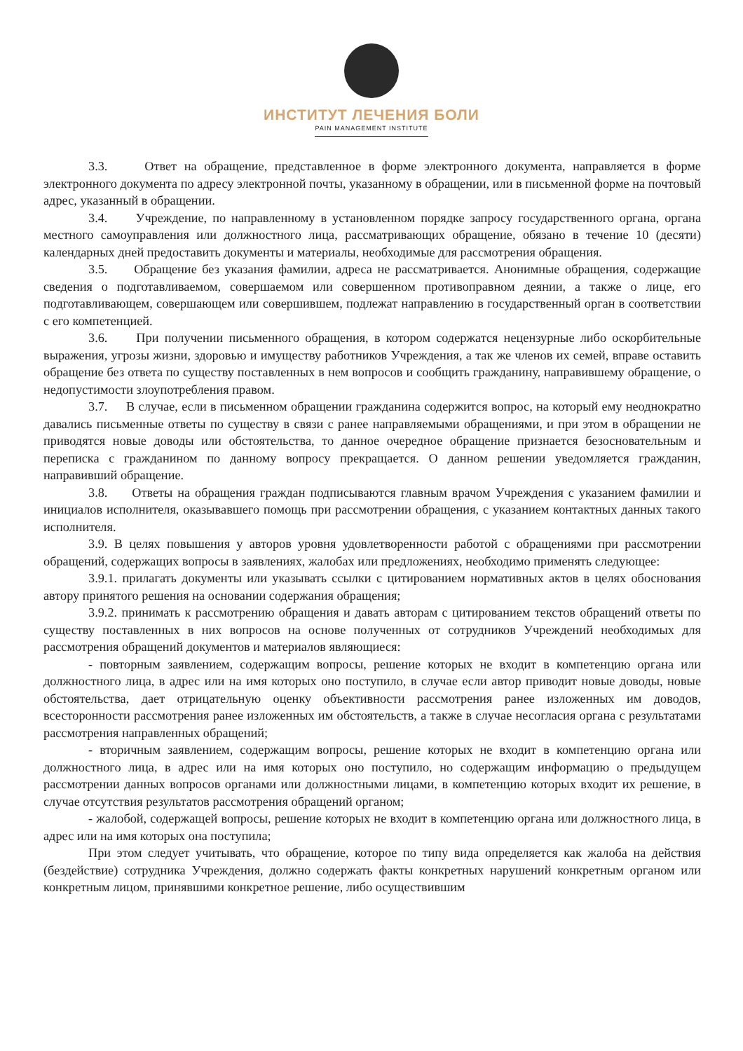ИНСТИТУТ ЛЕЧЕНИЯ БОЛИ
PAIN MANAGEMENT INSTITUTE
3.3. Ответ на обращение, представленное в форме электронного документа, направляется в форме электронного документа по адресу электронной почты, указанному в обращении, или в письменной форме на почтовый адрес, указанный в обращении.
3.4. Учреждение, по направленному в установленном порядке запросу государственного органа, органа местного самоуправления или должностного лица, рассматривающих обращение, обязано в течение 10 (десяти) календарных дней предоставить документы и материалы, необходимые для рассмотрения обращения.
3.5. Обращение без указания фамилии, адреса не рассматривается. Анонимные обращения, содержащие сведения о подготавливаемом, совершаемом или совершенном противоправном деянии, а также о лице, его подготавливающем, совершающем или совершившем, подлежат направлению в государственный орган в соответствии с его компетенцией.
3.6. При получении письменного обращения, в котором содержатся нецензурные либо оскорбительные выражения, угрозы жизни, здоровью и имуществу работников Учреждения, а так же членов их семей, вправе оставить обращение без ответа по существу поставленных в нем вопросов и сообщить гражданину, направившему обращение, о недопустимости злоупотребления правом.
3.7. В случае, если в письменном обращении гражданина содержится вопрос, на который ему неоднократно давались письменные ответы по существу в связи с ранее направляемыми обращениями, и при этом в обращении не приводятся новые доводы или обстоятельства, то данное очередное обращение признается безосновательным и переписка с гражданином по данному вопросу прекращается. О данном решении уведомляется гражданин, направивший обращение.
3.8. Ответы на обращения граждан подписываются главным врачом Учреждения с указанием фамилии и инициалов исполнителя, оказывавшего помощь при рассмотрении обращения, с указанием контактных данных такого исполнителя.
3.9. В целях повышения у авторов уровня удовлетворенности работой с обращениями при рассмотрении обращений, содержащих вопросы в заявлениях, жалобах или предложениях, необходимо применять следующее:
3.9.1. прилагать документы или указывать ссылки с цитированием нормативных актов в целях обоснования автору принятого решения на основании содержания обращения;
3.9.2. принимать к рассмотрению обращения и давать авторам с цитированием текстов обращений ответы по существу поставленных в них вопросов на основе полученных от сотрудников Учреждений необходимых для рассмотрения обращений документов и материалов являющиеся:
- повторным заявлением, содержащим вопросы, решение которых не входит в компетенцию органа или должностного лица, в адрес или на имя которых оно поступило, в случае если автор приводит новые доводы, новые обстоятельства, дает отрицательную оценку объективности рассмотрения ранее изложенных им доводов, всесторонности рассмотрения ранее изложенных им обстоятельств, а также в случае несогласия органа с результатами рассмотрения направленных обращений;
- вторичным заявлением, содержащим вопросы, решение которых не входит в компетенцию органа или должностного лица, в адрес или на имя которых оно поступило, но содержащим информацию о предыдущем рассмотрении данных вопросов органами или должностными лицами, в компетенцию которых входит их решение, в случае отсутствия результатов рассмотрения обращений органом;
- жалобой, содержащей вопросы, решение которых не входит в компетенцию органа или должностного лица, в адрес или на имя которых она поступила;
При этом следует учитывать, что обращение, которое по типу вида определяется как жалоба на действия (бездействие) сотрудника Учреждения, должно содержать факты конкретных нарушений конкретным органом или конкретным лицом, принявшими конкретное решение, либо осуществившим